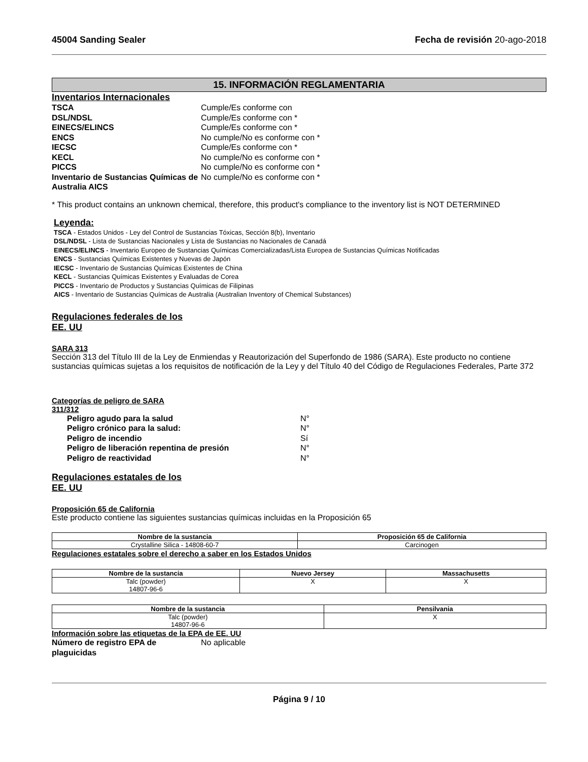45004 Sanding Sealer Fecha de revisión 20-ago-2018
15. INFORMACIÓN REGLAMENTARIA
Inventarios Internacionales
TSCA Cumple/Es conforme con DSL/NDSL Cumple/Es conforme con * EINECS/ELINCS Cumple/Es conforme con * ENCS No cumple/No es conforme con * IECSC Cumple/Es conforme con * KECL No cumple/No es conforme con * PICCS No cumple/No es conforme con * Inventario de Sustancias Químicas de Australia AICS No cumple/No es conforme con *
* This product contains an unknown chemical, therefore, this product's compliance to the inventory list is NOT DETERMINED
Leyenda:
TSCA - Estados Unidos - Ley del Control de Sustancias Tóxicas, Sección 8(b), Inventario
DSL/NDSL - Lista de Sustancias Nacionales y Lista de Sustancias no Nacionales de Canadá
EINECS/ELINCS - Inventario Europeo de Sustancias Químicas Comercializadas/Lista Europea de Sustancias Químicas Notificadas
ENCS - Sustancias Químicas Existentes y Nuevas de Japón
IECSC - Inventario de Sustancias Químicas Existentes de China
KECL - Sustancias Químicas Existentes y Evaluadas de Corea
PICCS - Inventario de Productos y Sustancias Químicas de Filipinas
AICS - Inventario de Sustancias Químicas de Australia (Australian Inventory of Chemical Substances)
Regulaciones federales de los
EE. UU
SARA 313
Sección 313 del Título III de la Ley de Enmiendas y Reautorización del Superfondo de 1986 (SARA). Este producto no contiene sustancias químicas sujetas a los requisitos de notificación de la Ley y del Título 40 del Código de Regulaciones Federales, Parte 372
Categorías de peligro de SARA
311/312
Peligro agudo para la salud N° Peligro crónico para la salud: N° Peligro de incendio Sí Peligro de liberación repentina de presión N° Peligro de reactividad N°
Regulaciones estatales de los
EE. UU
Proposición 65 de California
Este producto contiene las siguientes sustancias químicas incluidas en la Proposición 65
| Nombre de la sustancia | Proposición 65 de California |
| --- | --- |
| Crystalline Silica - 14808-60-7 | Carcinogen |
Regulaciones estatales sobre el derecho a saber en los Estados Unidos
| Nombre de la sustancia | Nuevo Jersey | Massachusetts |
| --- | --- | --- |
| Talc (powder) 14807-96-6 | X | X |
| Nombre de la sustancia | Pensilvania |
| --- | --- |
| Talc (powder) 14807-96-6 | X |
Información sobre las etiquetas de la EPA de EE. UU
Número de registro EPA de plaguicidas No aplicable
Página 9 / 10